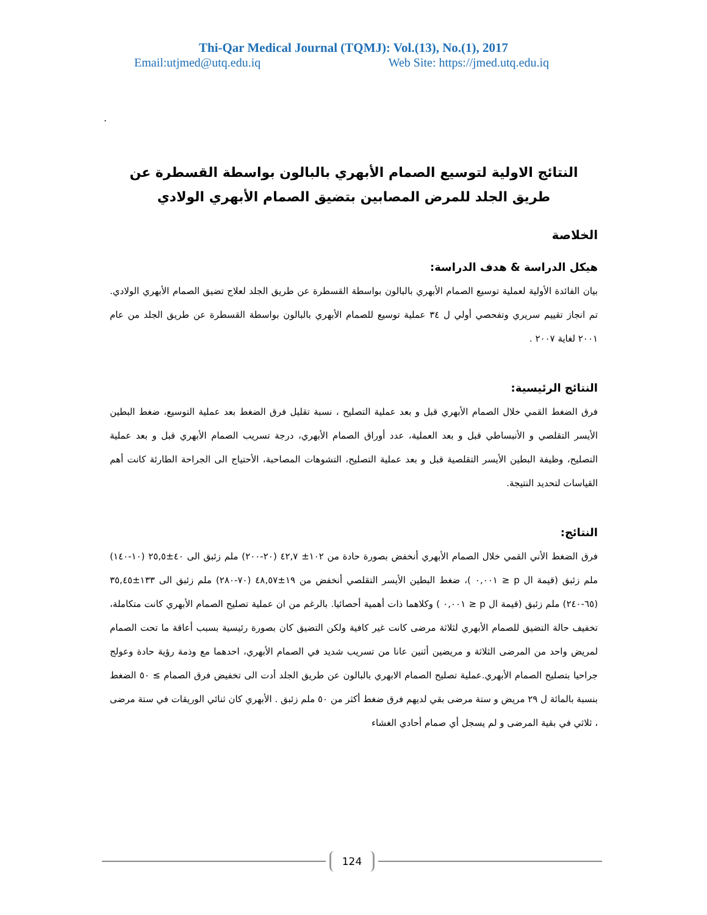Thi-Qar Medical Journal (TQMJ): Vol.(13), No.(1), 2017
Email:utjmed@utq.edu.iq Web Site: https://jmed.utq.edu.iq
.
النتائج الاولية لتوسيع الصمام الأبهري بالبالون بواسطة القسطرة عن طريق الجلد للمرض المصابين بتضيق الصمام الأبهري الولادي
الخلاصة
هيكل الدراسة & هدف الدراسة:
بيان الفائدة الأولية لعملية توسيع الصمام الأبهري بالبالون بواسطة القسطرة عن طريق الجلد لعلاج تضيق الصمام الأبهري الولادي. تم انجاز تقييم سريري وتفحصي أولي ل ٣٤ عملية توسيع للصمام الأبهري بالبالون بواسطة القسطرة عن طريق الجلد من عام ٢٠٠١ لغاية ٢٠٠٧ .
النتائج الرئيسية:
فرق الضغط القمي خلال الصمام الأبهري قبل و بعد عملية التصليح ، نسبة تقليل فرق الضغط بعد عملية التوسيع، ضغط البطين الأيسر التقلصي و الأنبساطي قبل و بعد العملية، عدد أوراق الصمام الأبهري، درجة تسريب الصمام الأبهري قبل و بعد عملية التصليح، وظيفة البطين الأيسر التقلصية قبل و بعد عملية التصليح، التشوهات المصاحبة، الأحتياج الى الجراحة الطارئة كانت أهم القياسات لتحديد النتيجة.
النتائج:
فرق الضغط الأني القمي خلال الصمام الأبهري أنخفض بصورة حادة من ١٠٢± ٤٢,٧ (٢٠-٢٠٠) ملم زئبق الى ٤٠±٢٥,٥ (١٠-١٤٠) ملم زئبق (قيمة ال p ≤ ٠,٠٠١ )، ضغط البطين الأيسر التقلصي أنخفض من ١٩±٤٨,٥٧ (٧٠-٢٨٠) ملم زئبق الى ١٣٣±٣٥,٤٥ (٦٥-٢٤٠) ملم زئبق (قيمة ال p ≤ ٠,٠٠١ ) وكلاهما ذات أهمية أحصائيا. بالرغم من ان عملية تصليح الصمام الأبهري كانت متكاملة، تخفيف حالة التضيق للصمام الأبهري لثلاثة مرضى كانت غير كافية ولكن التضيق كان بصورة رئيسية بسبب أعاقة ما تحت الصمام لمريض واحد من المرضى الثلاثة و مريضين أثنين عانا من تسريب شديد في الصمام الأبهري، احدهما مع وذمة رؤية حادة وعولج جراحيا بتصليح الصمام الأبهري.عملية تصليح الصمام الابهري بالبالون عن طريق الجلد أدت الى تخفيض فرق الصمام ≥ ٥٠ الضغط بنسبة بالمائة ل ٢٩ مريض و ستة مرضى بقي لديهم فرق ضغط أكثر من ٥٠ ملم زئبق . الأبهري كان ثنائي الوريقات في ستة مرضى ، ثلاثي في بقية المرضى و لم يسجل أي صمام أحادي الغشاء
124